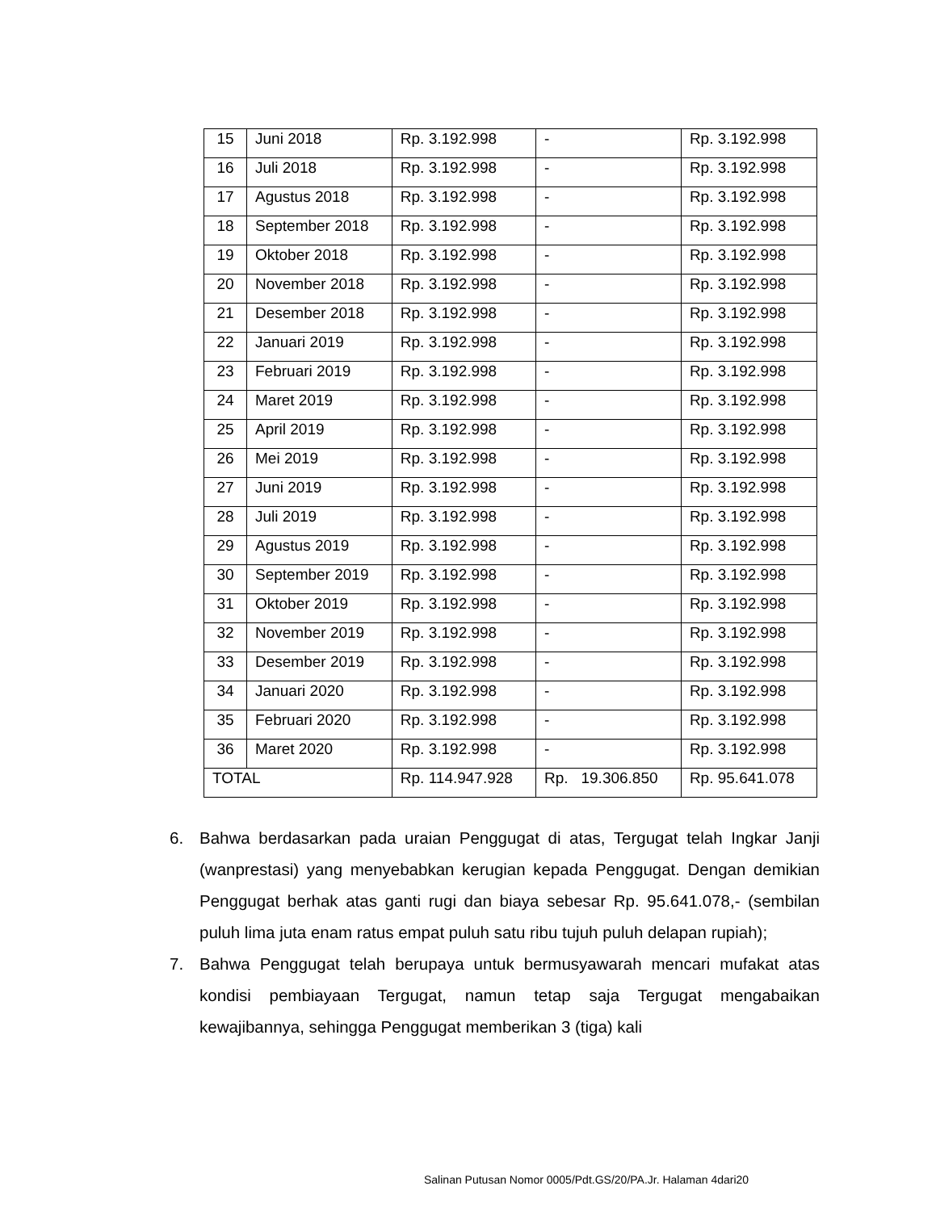| 15 | Juni 2018 | Rp. 3.192.998 | - | Rp. 3.192.998 |
| 16 | Juli 2018 | Rp. 3.192.998 | - | Rp. 3.192.998 |
| 17 | Agustus 2018 | Rp. 3.192.998 | - | Rp. 3.192.998 |
| 18 | September 2018 | Rp. 3.192.998 | - | Rp. 3.192.998 |
| 19 | Oktober 2018 | Rp. 3.192.998 | - | Rp. 3.192.998 |
| 20 | November 2018 | Rp. 3.192.998 | - | Rp. 3.192.998 |
| 21 | Desember 2018 | Rp. 3.192.998 | - | Rp. 3.192.998 |
| 22 | Januari 2019 | Rp. 3.192.998 | - | Rp. 3.192.998 |
| 23 | Februari 2019 | Rp. 3.192.998 | - | Rp. 3.192.998 |
| 24 | Maret 2019 | Rp. 3.192.998 | - | Rp. 3.192.998 |
| 25 | April 2019 | Rp. 3.192.998 | - | Rp. 3.192.998 |
| 26 | Mei 2019 | Rp. 3.192.998 | - | Rp. 3.192.998 |
| 27 | Juni 2019 | Rp. 3.192.998 | - | Rp. 3.192.998 |
| 28 | Juli 2019 | Rp. 3.192.998 | - | Rp. 3.192.998 |
| 29 | Agustus 2019 | Rp. 3.192.998 | - | Rp. 3.192.998 |
| 30 | September 2019 | Rp. 3.192.998 | - | Rp. 3.192.998 |
| 31 | Oktober 2019 | Rp. 3.192.998 | - | Rp. 3.192.998 |
| 32 | November 2019 | Rp. 3.192.998 | - | Rp. 3.192.998 |
| 33 | Desember 2019 | Rp. 3.192.998 | - | Rp. 3.192.998 |
| 34 | Januari 2020 | Rp. 3.192.998 | - | Rp. 3.192.998 |
| 35 | Februari 2020 | Rp. 3.192.998 | - | Rp. 3.192.998 |
| 36 | Maret 2020 | Rp. 3.192.998 | - | Rp. 3.192.998 |
| TOTAL | | Rp. 114.947.928 | Rp. 19.306.850 | Rp. 95.641.078 |
6. Bahwa berdasarkan pada uraian Penggugat di atas, Tergugat telah Ingkar Janji (wanprestasi) yang menyebabkan kerugian kepada Penggugat. Dengan demikian Penggugat berhak atas ganti rugi dan biaya sebesar Rp. 95.641.078,- (sembilan puluh lima juta enam ratus empat puluh satu ribu tujuh puluh delapan rupiah);
7. Bahwa Penggugat telah berupaya untuk bermusyawarah mencari mufakat atas kondisi pembiayaan Tergugat, namun tetap saja Tergugat mengabaikan kewajibannya, sehingga Penggugat memberikan 3 (tiga) kali
Salinan Putusan Nomor 0005/Pdt.GS/20/PA.Jr. Halaman 4dari20